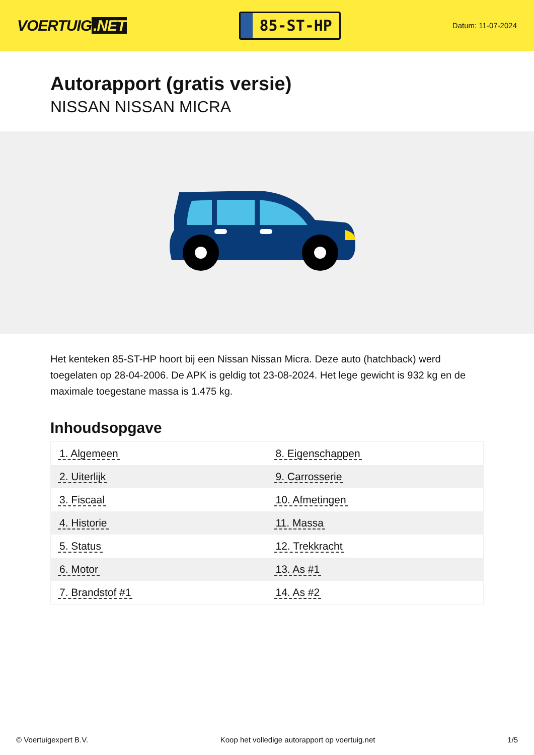VOERTUIG.NET
85-ST-HP
Datum: 11-07-2024
Autorapport (gratis versie)
NISSAN NISSAN MICRA
Het kenteken 85-ST-HP hoort bij een Nissan Nissan Micra. Deze auto (hatchback) werd toegelaten op 28-04-2006. De APK is geldig tot 23-08-2024. Het lege gewicht is 932 kg en de maximale toegestane massa is 1.475 kg.
Inhoudsopgave
| 1. Algemeen | 8. Eigenschappen |
| 2. Uiterlijk | 9. Carrosserie |
| 3. Fiscaal | 10. Afmetingen |
| 4. Historie | 11. Massa |
| 5. Status | 12. Trekkracht |
| 6. Motor | 13. As #1 |
| 7. Brandstof #1 | 14. As #2 |
© Voertuigexpert B.V. Koop het volledige autorapport op voertuig.net
1/5